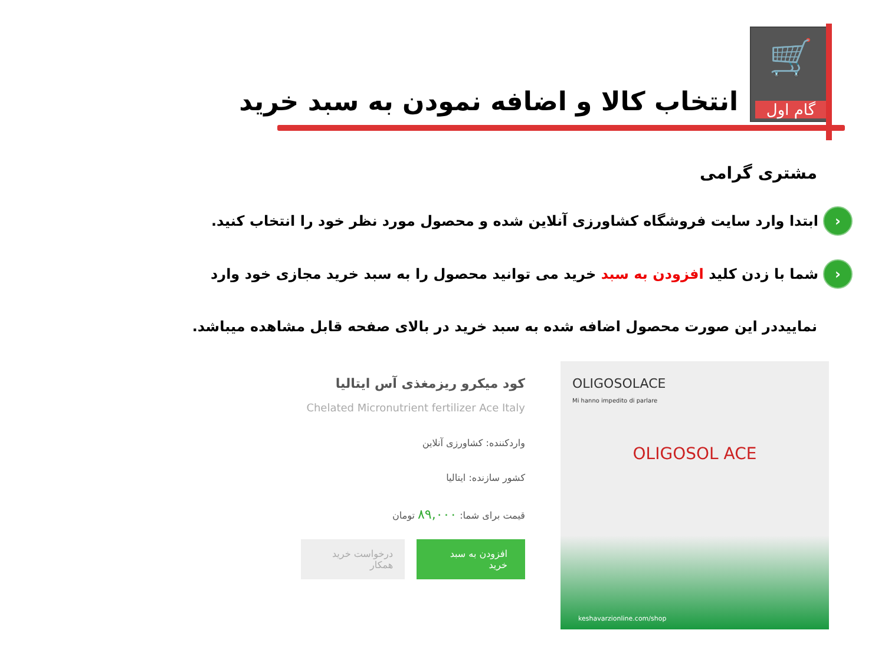🛒
گام اول
انتخاب کالا و اضافه نمودن به سبد خرید
مشتری گرامی
‹ ابتدا وارد سایت فروشگاه کشاورزی آنلاین شده و محصول مورد نظر خود را انتخاب کنید.
‹ شما با زدن کلید افزودن به سبد خرید می توانید محصول را به سبد خرید مجازی خود وارد
نماییددر این صورت محصول اضافه شده به سبد خرید در بالای صفحه قابل مشاهده میباشد.
OLIGOSOLACE
Mi hanno impedito di parlare
OLIGOSOL ACE
keshavarzionline.com/shop
کود میکرو ریزمغذی آس ایتالیا
Chelated Micronutrient fertilizer Ace Italy
واردکننده: کشاورزی آنلاین
کشور سازنده: ایتالیا
قیمت برای شما: ۸۹,۰۰۰ تومان
افزودن به سبد خرید درخواست خرید همکار